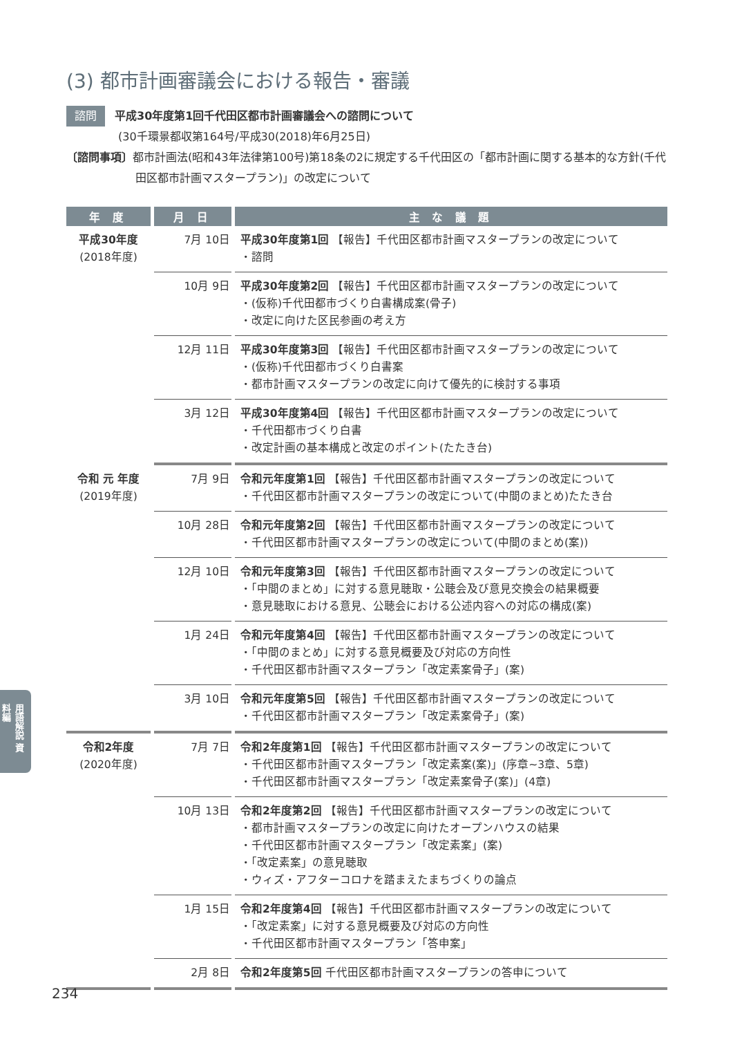(3) 都市計画審議会における報告・審議
諮問 平成30年度第1回千代田区都市計画審議会への諮問について
(30千環景都収第164号/平成30(2018)年6月25日)
〔諮問事項〕都市計画法(昭和43年法律第100号)第18条の2に規定する千代田区の「都市計画に関する基本的な方針(千代田区都市計画マスタープラン)」の改定について
| 年 度 | 月 日 | 主 な 議 題 |
| --- | --- | --- |
| 平成30年度 (2018年度) | 7月 10日 | 平成30年度第1回 【報告】千代田区都市計画マスタープランの改定について ・諮問 |
| | 10月 9日 | 平成30年度第2回 【報告】千代田区都市計画マスタープランの改定について ・(仮称)千代田都市づくり白書構成案(骨子) ・改定に向けた区民参画の考え方 |
| | 12月 11日 | 平成30年度第3回 【報告】千代田区都市計画マスタープランの改定について ・(仮称)千代田都市づくり白書案 ・都市計画マスタープランの改定に向けて優先的に検討する事項 |
| | 3月 12日 | 平成30年度第4回 【報告】千代田区都市計画マスタープランの改定について ・千代田都市づくり白書 ・改定計画の基本構成と改定のポイント(たたき台) |
| 令和 元 年度 (2019年度) | 7月 9日 | 令和元年度第1回 【報告】千代田区都市計画マスタープランの改定について ・千代田区都市計画マスタープランの改定について(中間のまとめ)たたき台 |
| | 10月 28日 | 令和元年度第2回 【報告】千代田区都市計画マスタープランの改定について ・千代田区都市計画マスタープランの改定について(中間のまとめ(案)) |
| | 12月 10日 | 令和元年度第3回 【報告】千代田区都市計画マスタープランの改定について ・「中間のまとめ」に対する意見聴取・公聴会及び意見交換会の結果概要 ・意見聴取における意見、公聴会における公述内容への対応の構成(案) |
| | 1月 24日 | 令和元年度第4回 【報告】千代田区都市計画マスタープランの改定について ・「中間のまとめ」に対する意見概要及び対応の方向性 ・千代田区都市計画マスタープラン「改定素案骨子」(案) |
| | 3月 10日 | 令和元年度第5回 【報告】千代田区都市計画マスタープランの改定について ・千代田区都市計画マスタープラン「改定素案骨子」(案) |
| 令和2年度 (2020年度) | 7月 7日 | 令和2年度第1回 【報告】千代田区都市計画マスタープランの改定について ・千代田区都市計画マスタープラン「改定素案(案)」(序章~3章、5章) ・千代田区都市計画マスタープラン「改定素案骨子(案)」(4章) |
| | 10月 13日 | 令和2年度第2回 【報告】千代田区都市計画マスタープランの改定について ・都市計画マスタープランの改定に向けたオープンハウスの結果 ・千代田区都市計画マスタープラン「改定素案」(案) ・「改定素案」の意見聴取 ・ウィズ・アフターコロナを踏まえたまちづくりの論点 |
| | 1月 15日 | 令和2年度第4回 【報告】千代田区都市計画マスタープランの改定について ・「改定素案」に対する意見概要及び対応の方向性 ・千代田区都市計画マスタープラン「答申案」 |
| | 2月 8日 | 令和2年度第5回 千代田区都市計画マスタープランの答申について |
用語解説 資料編
234